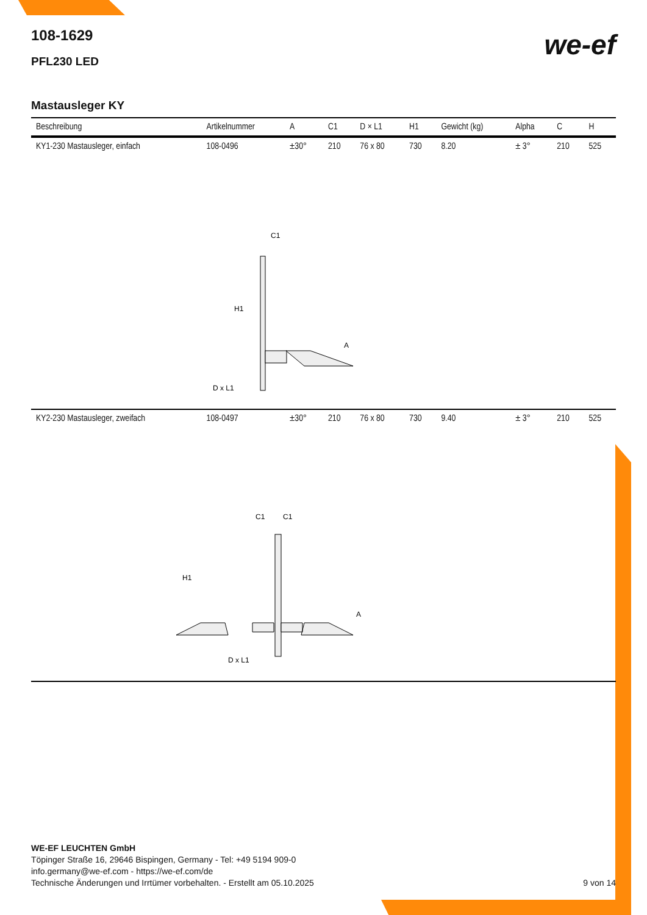we-ef
108-1629
PFL230 LED
Mastausleger KY
| Beschreibung | Artikelnummer | A | C1 | D × L1 | H1 | Gewicht (kg) | Alpha | C | H |
| --- | --- | --- | --- | --- | --- | --- | --- | --- | --- |
| KY1-230 Mastausleger, einfach | 108-0496 | ±30° | 210 | 76 x 80 | 730 | 8.20 | ± 3° | 210 | 525 |
| C1 H1 A D x L1 | | | | | | | | | |
| KY2-230 Mastausleger, zweifach | 108-0497 | ±30° | 210 | 76 x 80 | 730 | 9.40 | ± 3° | 210 | 525 |
| C1 C1 H1 A D x L1 | | | | | | | | | |
WE-EF LEUCHTEN GmbH
Töpinger Straße 16, 29646 Bispingen, Germany - Tel: +49 5194 909-0
info.germany@we-ef.com - https://we-ef.com/de
Technische Änderungen und Irrtümer vorbehalten. - Erstellt am 05.10.2025 9 von 14